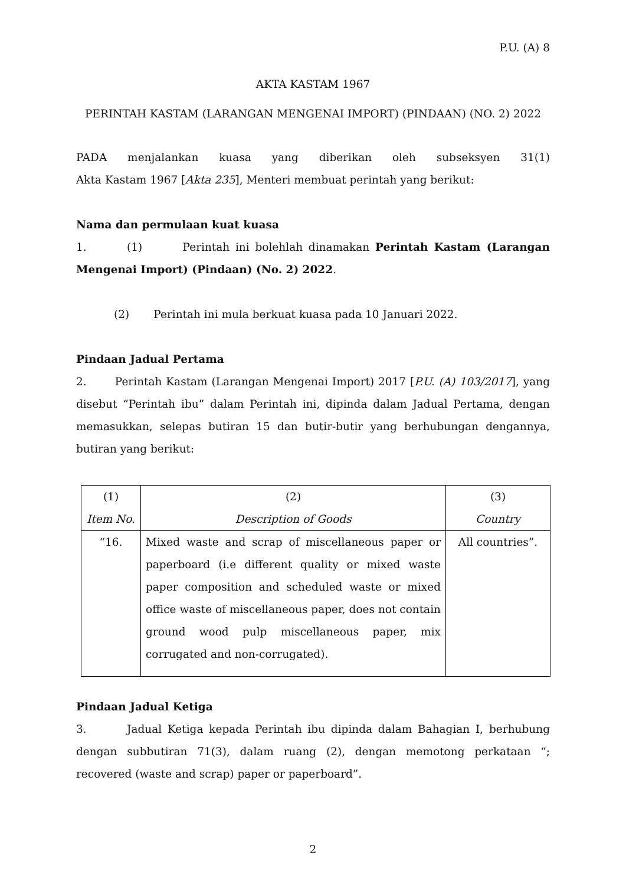P.U. (A) 8
AKTA KASTAM 1967
PERINTAH KASTAM (LARANGAN MENGENAI IMPORT) (PINDAAN) (NO. 2) 2022
PADA menjalankan kuasa yang diberikan oleh subseksyen 31(1)
Akta Kastam 1967 [Akta 235], Menteri membuat perintah yang berikut:
Nama dan permulaan kuat kuasa
1. (1) Perintah ini bolehlah dinamakan Perintah Kastam (Larangan Mengenai Import) (Pindaan) (No. 2) 2022.
(2) Perintah ini mula berkuat kuasa pada 10 Januari 2022.
Pindaan Jadual Pertama
2. Perintah Kastam (Larangan Mengenai Import) 2017 [P.U. (A) 103/2017], yang disebut “Perintah ibu” dalam Perintah ini, dipinda dalam Jadual Pertama, dengan memasukkan, selepas butiran 15 dan butir-butir yang berhubungan dengannya, butiran yang berikut:
| (1) | (2) | (3) |
| Item No. | Description of Goods | Country |
| “16. | Mixed waste and scrap of miscellaneous paper or paperboard (i.e different quality or mixed waste paper composition and scheduled waste or mixed office waste of miscellaneous paper, does not contain ground wood pulp miscellaneous paper, mix corrugated and non-corrugated). | All countries”. |
Pindaan Jadual Ketiga
3. Jadual Ketiga kepada Perintah ibu dipinda dalam Bahagian I, berhubung dengan subbutiran 71(3), dalam ruang (2), dengan memotong perkataan “; recovered (waste and scrap) paper or paperboard”.
2